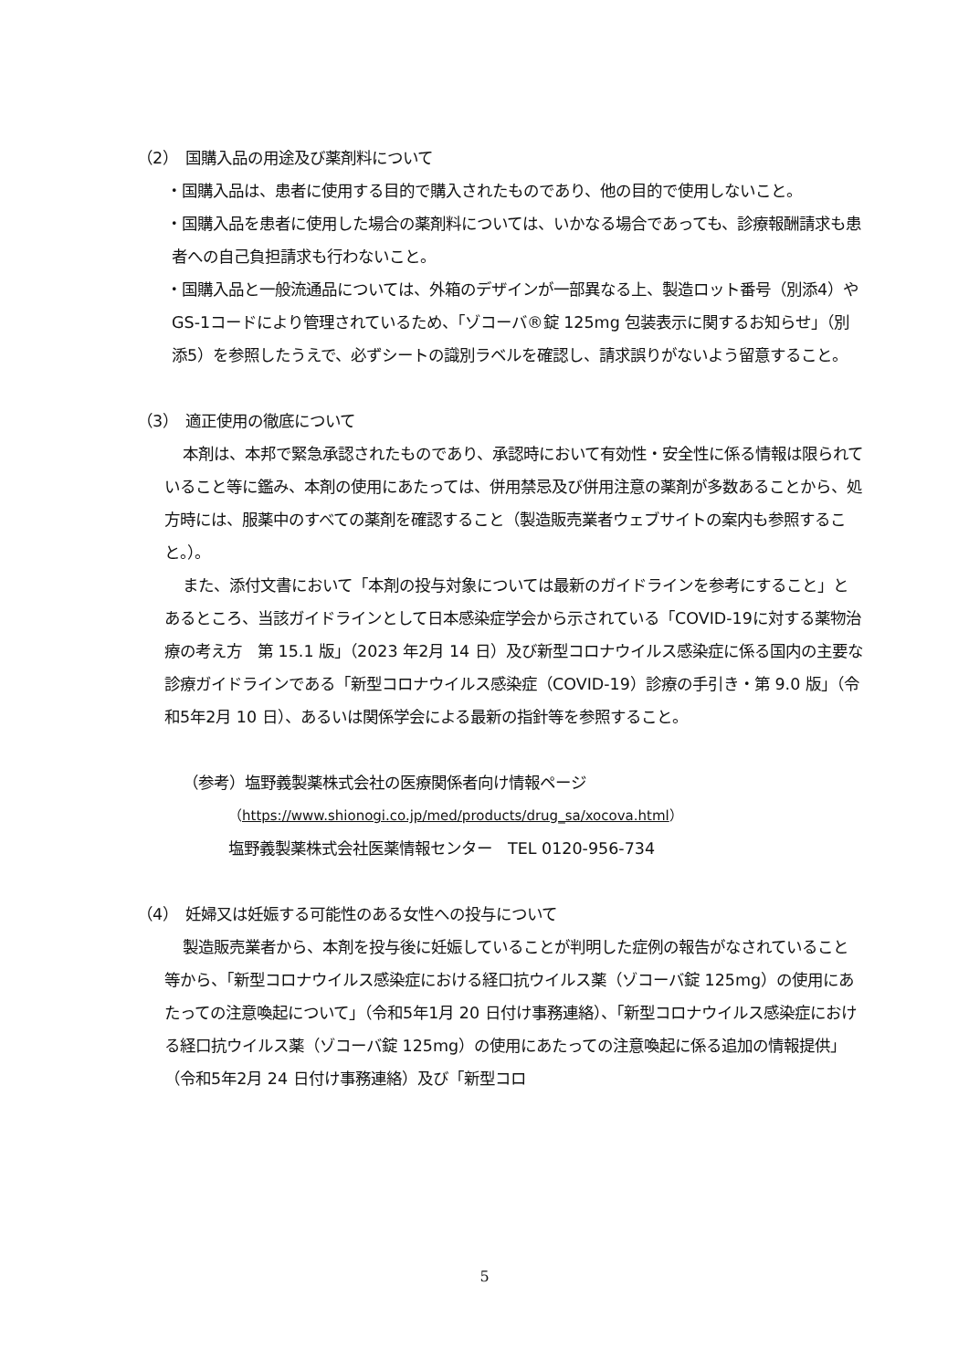（2）　国購入品の用途及び薬剤料について
・国購入品は、患者に使用する目的で購入されたものであり、他の目的で使用しないこと。
・国購入品を患者に使用した場合の薬剤料については、いかなる場合であっても、診療報酬請求も患者への自己負担請求も行わないこと。
・国購入品と一般流通品については、外箱のデザインが一部異なる上、製造ロット番号（別添4）やGS-1コードにより管理されているため、「ゾコーバ®錠 125mg 包装表示に関するお知らせ」（別添5）を参照したうえで、必ずシートの識別ラベルを確認し、請求誤りがないよう留意すること。
（3）　適正使用の徹底について
本剤は、本邦で緊急承認されたものであり、承認時において有効性・安全性に係る情報は限られていること等に鑑み、本剤の使用にあたっては、併用禁忌及び併用注意の薬剤が多数あることから、処方時には、服薬中のすべての薬剤を確認すること（製造販売業者ウェブサイトの案内も参照すること。）。
また、添付文書において「本剤の投与対象については最新のガイドラインを参考にすること」とあるところ、当該ガイドラインとして日本感染症学会から示されている「COVID-19に対する薬物治療の考え方　第 15.1 版」（2023 年2月 14 日）及び新型コロナウイルス感染症に係る国内の主要な診療ガイドラインである「新型コロナウイルス感染症（COVID-19）診療の手引き・第 9.0 版」（令和5年2月 10 日）、あるいは関係学会による最新の指針等を参照すること。
（参考）塩野義製薬株式会社の医療関係者向け情報ページ
（https://www.shionogi.co.jp/med/products/drug_sa/xocova.html）
塩野義製薬株式会社医薬情報センター　TEL 0120-956-734
（4）　妊婦又は妊娠する可能性のある女性への投与について
製造販売業者から、本剤を投与後に妊娠していることが判明した症例の報告がなされていること等から、「新型コロナウイルス感染症における経口抗ウイルス薬（ゾコーバ錠 125mg）の使用にあたっての注意喚起について」（令和5年1月 20 日付け事務連絡）、「新型コロナウイルス感染症における経口抗ウイルス薬（ゾコーバ錠 125mg）の使用にあたっての注意喚起に係る追加の情報提供」（令和5年2月 24 日付け事務連絡）及び「新型コロ
5